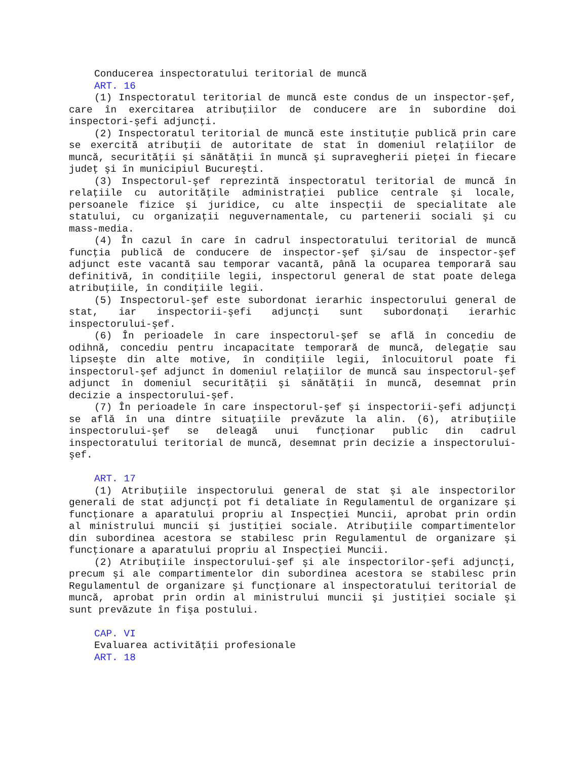Conducerea inspectoratului teritorial de muncă
ART. 16
(1) Inspectoratul teritorial de muncă este condus de un inspector-şef, care în exercitarea atribuţiilor de conducere are în subordine doi inspectori-şefi adjuncţi.
(2) Inspectoratul teritorial de muncă este instituţie publică prin care se exercită atribuţii de autoritate de stat în domeniul relaţiilor de muncă, securităţii şi sănătăţii în muncă şi supravegherii pieţei în fiecare judeţ şi în municipiul Bucureşti.
(3) Inspectorul-şef reprezintă inspectoratul teritorial de muncă în relaţiile cu autorităţile administraţiei publice centrale şi locale, persoanele fizice şi juridice, cu alte inspecţii de specialitate ale statului, cu organizaţii neguvernamentale, cu partenerii sociali şi cu mass-media.
(4) În cazul în care în cadrul inspectoratului teritorial de muncă funcţia publică de conducere de inspector-şef şi/sau de inspector-şef adjunct este vacantă sau temporar vacantă, până la ocuparea temporară sau definitivă, în condiţiile legii, inspectorul general de stat poate delega atribuţiile, în condiţiile legii.
(5) Inspectorul-şef este subordonat ierarhic inspectorului general de stat, iar inspectorii-şefi adjuncţi sunt subordonaţi ierarhic inspectorului-şef.
(6) În perioadele în care inspectorul-şef se află în concediu de odihnă, concediu pentru incapacitate temporară de muncă, delegaţie sau lipseşte din alte motive, în condiţiile legii, înlocuitorul poate fi inspectorul-şef adjunct în domeniul relaţiilor de muncă sau inspectorul-şef adjunct în domeniul securităţii şi sănătăţii în muncă, desemnat prin decizie a inspectorului-şef.
(7) În perioadele în care inspectorul-şef şi inspectorii-şefi adjuncţi se află în una dintre situaţiile prevăzute la alin. (6), atribuţiile inspectorului-şef se deleagă unui funcţionar public din cadrul inspectoratului teritorial de muncă, desemnat prin decizie a inspectorului-şef.
ART. 17
(1) Atribuţiile inspectorului general de stat şi ale inspectorilor generali de stat adjuncţi pot fi detaliate în Regulamentul de organizare şi funcţionare a aparatului propriu al Inspecţiei Muncii, aprobat prin ordin al ministrului muncii şi justiţiei sociale. Atribuţiile compartimentelor din subordinea acestora se stabilesc prin Regulamentul de organizare şi funcţionare a aparatului propriu al Inspecţiei Muncii.
(2) Atribuţiile inspectorului-şef şi ale inspectorilor-şefi adjuncţi, precum şi ale compartimentelor din subordinea acestora se stabilesc prin Regulamentul de organizare şi funcţionare al inspectoratului teritorial de muncă, aprobat prin ordin al ministrului muncii şi justiţiei sociale şi sunt prevăzute în fişa postului.
CAP. VI
Evaluarea activităţii profesionale
ART. 18